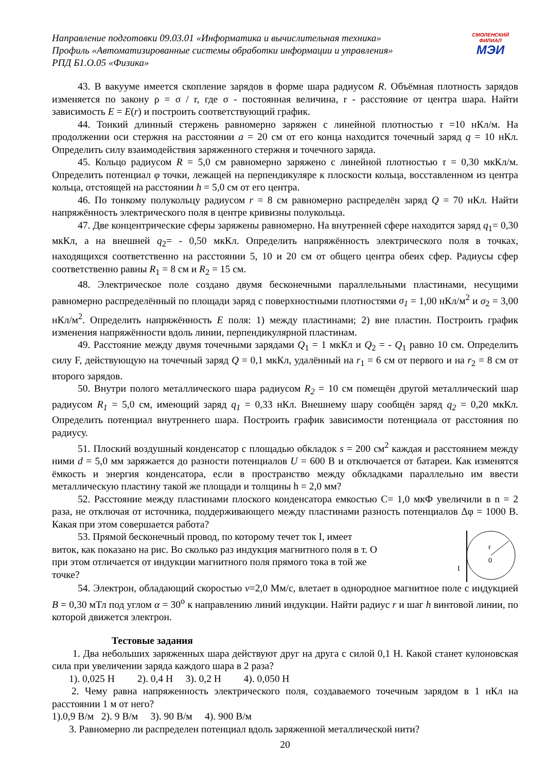Направление подготовки 09.03.01 «Информатика и вычислительная техника»
Профиль «Автоматизированные системы обработки информации и управления»
РПД Б1.О.05 «Физика»
СМОЛЕНСКИЙ
ФИЛИАЛ
МЭИ
43. В вакууме имеется скопление зарядов в форме шара радиусом R. Объёмная плотность зарядов изменяется по закону ρ = σ / r, где σ - постоянная величина, r - расстояние от центра шара. Найти зависимость E = E(r) и построить соответствующий график.
44. Тонкий длинный стержень равномерно заряжен с линейной плотностью τ =10 нКл/м. На продолжении оси стержня на расстоянии a = 20 см от его конца находится точечный заряд q = 10 нКл. Определить силу взаимодействия заряженного стержня и точечного заряда.
45. Кольцо радиусом R = 5,0 см равномерно заряжено с линейной плотностью τ = 0,30 мкКл/м. Определить потенциал φ точки, лежащей на перпендикуляре к плоскости кольца, восставленном из центра кольца, отстоящей на расстоянии h = 5,0 см от его центра.
46. По тонкому полукольцу радиусом r = 8 см равномерно распределён заряд Q = 70 нКл. Найти напряжённость электрического поля в центре кривизны полукольца.
47. Две концентрические сферы заряжены равномерно. На внутренней сфере находится заряд q<sub>1</sub>= 0,30 мкКл, а на внешней q<sub>2</sub>= - 0,50 мкКл. Определить напряжённость электрического поля в точках, находящихся соответственно на расстоянии 5, 10 и 20 см от общего центра обеих сфер. Радиусы сфер соответственно равны R<sub>1</sub> = 8 см и R<sub>2</sub> = 15 см.
48. Электрическое поле создано двумя бесконечными параллельными пластинами, несущими равномерно распределённый по площади заряд с поверхностными плотностями σ<sub>1</sub> = 1,00 нКл/м<sup>2</sup> и σ<sub>2</sub> = 3,00 нКл/м<sup>2</sup>. Определить напряжённость E поля: 1) между пластинами; 2) вне пластин. Построить график изменения напряжённости вдоль линии, перпендикулярной пластинам.
49. Расстояние между двумя точечными зарядами Q<sub>1</sub> = 1 мкКл и Q<sub>2</sub> = - Q<sub>1</sub> равно 10 см. Определить силу F, действующую на точечный заряд Q = 0,1 мкКл, удалённый на r<sub>1</sub> = 6 см от первого и на r<sub>2</sub> = 8 см от второго зарядов.
50. Внутри полого металлического шара радиусом R<sub>2</sub> = 10 см помещён другой металлический шар радиусом R<sub>1</sub> = 5,0 см, имеющий заряд q<sub>1</sub> = 0,33 нКл. Внешнему шару сообщён заряд q<sub>2</sub> = 0,20 мкКл. Определить потенциал внутреннего шара. Построить график зависимости потенциала от расстояния по радиусу.
51. Плоский воздушный конденсатор с площадью обкладок s = 200 см<sup>2</sup> каждая и расстоянием между ними d = 5,0 мм заряжается до разности потенциалов U = 600 В и отключается от батареи. Как изменятся ёмкость и энергия конденсатора, если в пространство между обкладками параллельно им ввести металлическую пластину такой же площади и толщины h = 2,0 мм?
52. Расстояние между пластинами плоского конденсатора емкостью С= 1,0 мкФ увеличили в n = 2 раза, не отключая от источника, поддерживающего между пластинами разность потенциалов Δφ = 1000 В. Какая при этом совершается работа?
53. Прямой бесконечный провод, по которому течет ток I, имеет виток, как показано на рис. Во сколько раз индукция магнитного поля в т. О при этом отличается от индукции магнитного поля прямого тока в той же точке?
r
0
I
54. Электрон, обладающий скоростью v=2,0 Мм/с, влетает в однородное магнитное поле с индукцией B = 0,30 мТл под углом α = 30<sup>о</sup> к направлению линий индукции. Найти радиус r и шаг h винтовой линии, по которой движется электрон.
Тестовые задания
1. Два небольших заряженных шара действуют друг на друга с силой 0,1 Н. Какой станет кулоновская сила при увеличении заряда каждого шара в 2 раза?
1). 0,025 Н 2). 0,4 Н 3). 0,2 Н 4). 0,050 Н
2. Чему равна напряженность электрического поля, создаваемого точечным зарядом в 1 нКл на расстоянии 1 м от него?
1).0,9 В/м 2). 9 В/м 3). 90 В/м 4). 900 В/м
3. Равномерно ли распределен потенциал вдоль заряженной металлической нити?
20